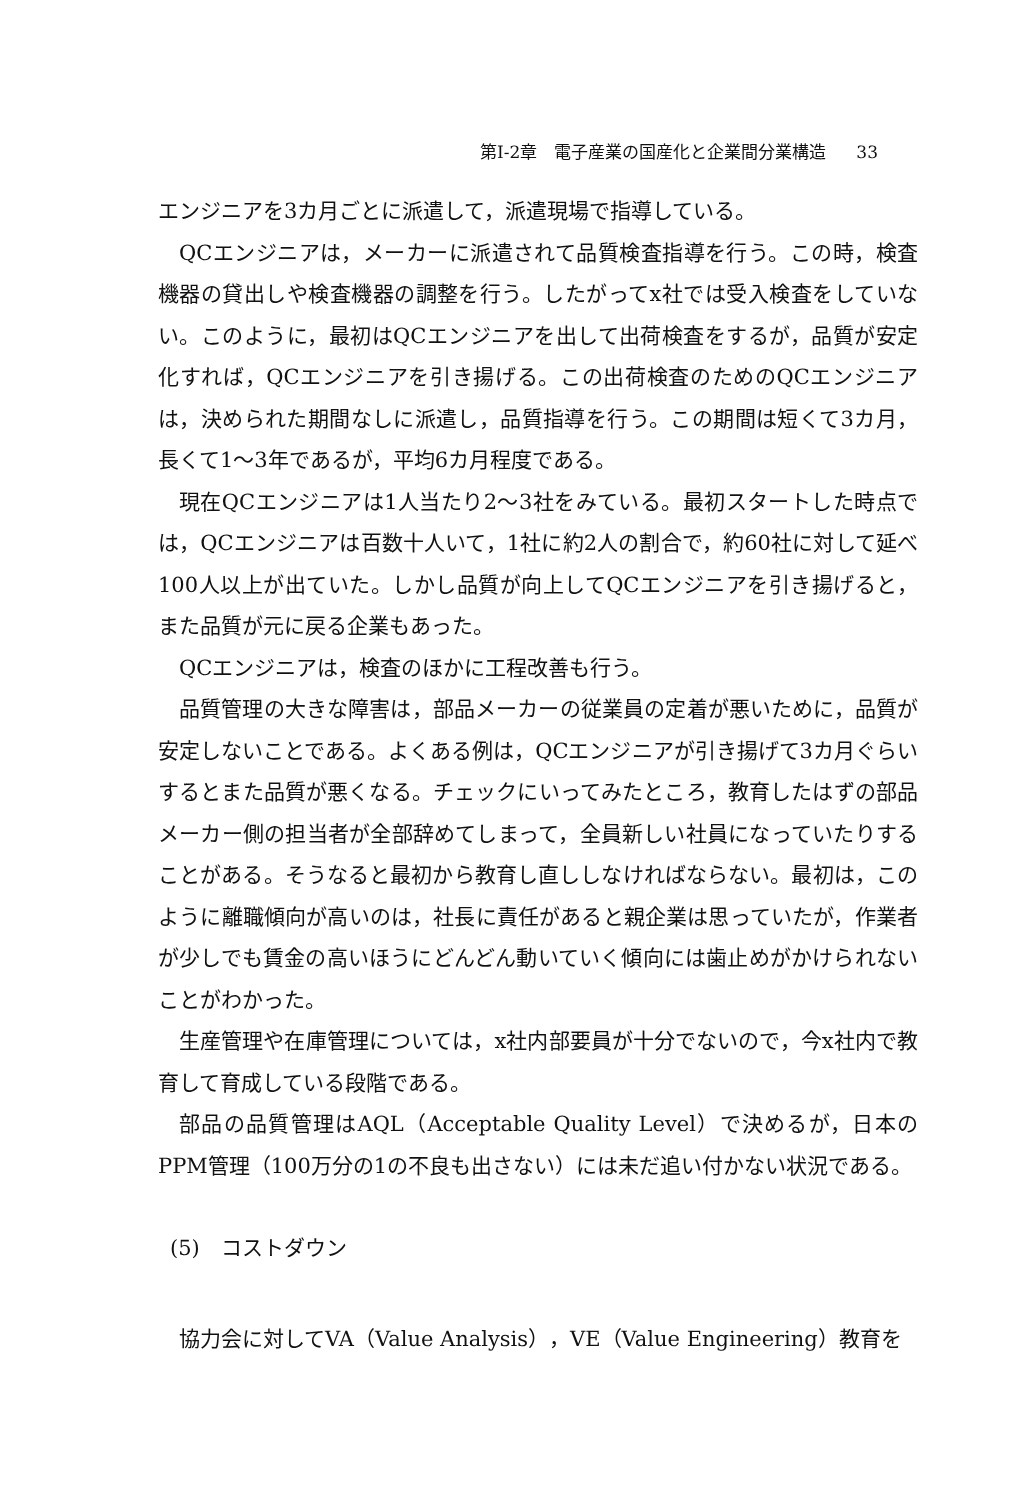第I-2章　電子産業の国産化と企業間分業構造 33
エンジニアを3カ月ごとに派遣して，派遣現場で指導している。
QCエンジニアは，メーカーに派遣されて品質検査指導を行う。この時，検査機器の貸出しや検査機器の調整を行う。したがってx社では受入検査をしていない。このように，最初はQCエンジニアを出して出荷検査をするが，品質が安定化すれば，QCエンジニアを引き揚げる。この出荷検査のためのQCエンジニアは，決められた期間なしに派遣し，品質指導を行う。この期間は短くて3カ月，長くて1～3年であるが，平均6カ月程度である。
現在QCエンジニアは1人当たり2～3社をみている。最初スタートした時点では，QCエンジニアは百数十人いて，1社に約2人の割合で，約60社に対して延べ100人以上が出ていた。しかし品質が向上してQCエンジニアを引き揚げると，また品質が元に戻る企業もあった。
QCエンジニアは，検査のほかに工程改善も行う。
品質管理の大きな障害は，部品メーカーの従業員の定着が悪いために，品質が安定しないことである。よくある例は，QCエンジニアが引き揚げて3カ月ぐらいするとまた品質が悪くなる。チェックにいってみたところ，教育したはずの部品メーカー側の担当者が全部辞めてしまって，全員新しい社員になっていたりすることがある。そうなると最初から教育し直ししなければならない。最初は，このように離職傾向が高いのは，社長に責任があると親企業は思っていたが，作業者が少しでも賃金の高いほうにどんどん動いていく傾向には歯止めがかけられないことがわかった。
生産管理や在庫管理については，x社内部要員が十分でないので，今x社内で教育して育成している段階である。
部品の品質管理はAQL（Acceptable Quality Level）で決めるが，日本のPPM管理（100万分の1の不良も出さない）には未だ追い付かない状況である。
(5)　コストダウン
協力会に対してVA（Value Analysis），VE（Value Engineering）教育を